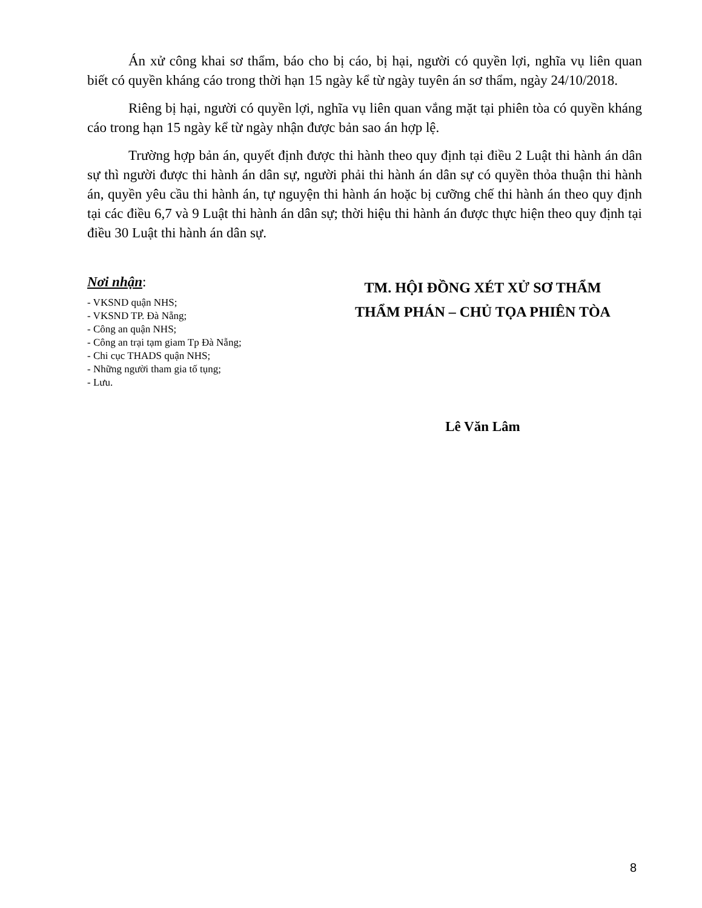Án xử công khai sơ thẩm, báo cho bị cáo, bị hại, người có quyền lợi, nghĩa vụ liên quan biết có quyền kháng cáo trong thời hạn 15 ngày kể từ ngày tuyên án sơ thẩm, ngày 24/10/2018.
Riêng bị hại, người có quyền lợi, nghĩa vụ liên quan vắng mặt tại phiên tòa có quyền kháng cáo trong hạn 15 ngày kể từ ngày nhận được bản sao án hợp lệ.
Trường hợp bản án, quyết định được thi hành theo quy định tại điều 2 Luật thi hành án dân sự thì người được thi hành án dân sự, người phải thi hành án dân sự có quyền thỏa thuận thi hành án, quyền yêu cầu thi hành án, tự nguyện thi hành án hoặc bị cưỡng chế thi hành án theo quy định tại các điều 6,7 và 9 Luật thi hành án dân sự; thời hiệu thi hành án được thực hiện theo quy định tại điều 30 Luật thi hành án dân sự.
Nơi nhận:
- VKSND quận NHS;
- VKSND TP. Đà Nẵng;
- Công an quận NHS;
- Công an trại tạm giam Tp Đà Nẵng;
- Chi cục THADS quận NHS;
- Những người tham gia tố tụng;
- Lưu.
TM. HỘI ĐỒNG XÉT XỬ SƠ THẨM
THẨM PHÁN – CHỦ TỌA PHIÊN TÒA
Lê Văn Lâm
8